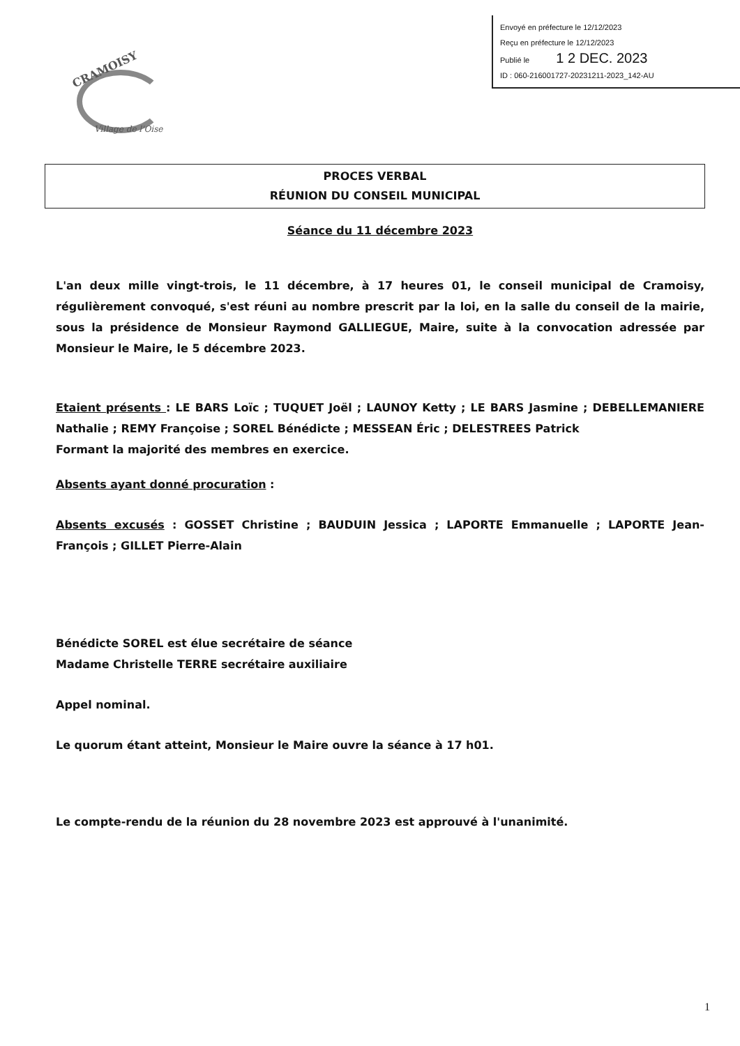CRAMOISY
Village de l'Oise
Envoyé en préfecture le 12/12/2023
Reçu en préfecture le 12/12/2023
Publié le 1 2 DEC. 2023
ID : 060-216001727-20231211-2023_142-AU
PROCES VERBAL
RÉUNION DU CONSEIL MUNICIPAL
Séance du 11 décembre 2023
L'an deux mille vingt-trois, le 11 décembre, à 17 heures 01, le conseil municipal de Cramoisy, régulièrement convoqué, s'est réuni au nombre prescrit par la loi, en la salle du conseil de la mairie, sous la présidence de Monsieur Raymond GALLIEGUE, Maire, suite à la convocation adressée par Monsieur le Maire, le 5 décembre 2023.
Etaient présents : LE BARS Loïc ; TUQUET Joël ; LAUNOY Ketty ; LE BARS Jasmine ; DEBELLEMANIERE Nathalie ; REMY Françoise ; SOREL Bénédicte ; MESSEAN Éric ; DELESTREES Patrick
Formant la majorité des membres en exercice.
Absents ayant donné procuration :
Absents excusés : GOSSET Christine ; BAUDUIN Jessica ; LAPORTE Emmanuelle ; LAPORTE Jean-François ; GILLET Pierre-Alain
Bénédicte SOREL est élue secrétaire de séance
Madame Christelle TERRE secrétaire auxiliaire
Appel nominal.
Le quorum étant atteint, Monsieur le Maire ouvre la séance à 17 h01.
Le compte-rendu de la réunion du 28 novembre 2023 est approuvé à l'unanimité.
1